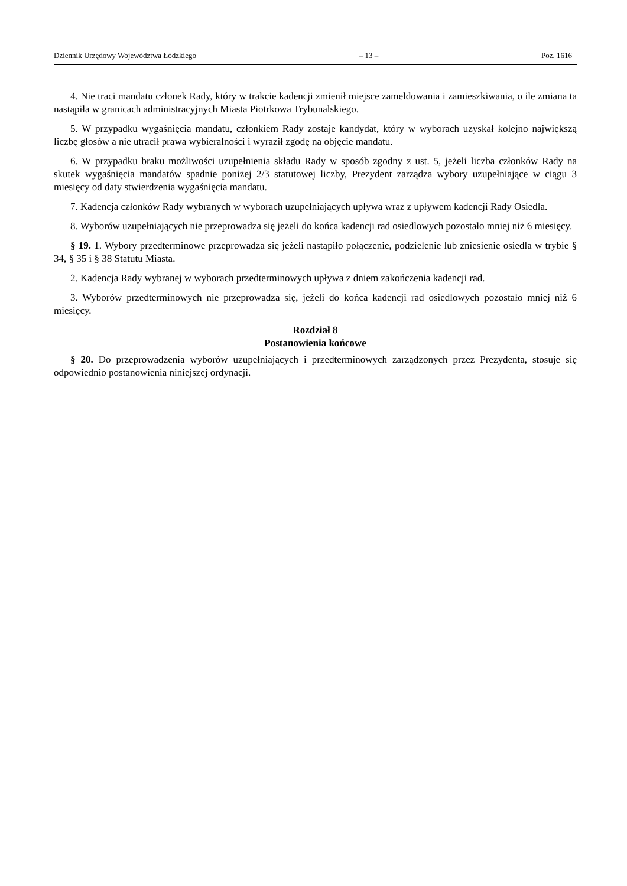Dziennik Urzędowy Województwa Łódzkiego – 13 – Poz. 1616
4. Nie traci mandatu członek Rady, który w trakcie kadencji zmienił miejsce zameldowania i zamieszkiwania, o ile zmiana ta nastąpiła w granicach administracyjnych Miasta Piotrkowa Trybunalskiego.
5. W przypadku wygaśnięcia mandatu, członkiem Rady zostaje kandydat, który w wyborach uzyskał kolejno największą liczbę głosów a nie utracił prawa wybieralności i wyraził zgodę na objęcie mandatu.
6. W przypadku braku możliwości uzupełnienia składu Rady w sposób zgodny z ust. 5, jeżeli liczba członków Rady na skutek wygaśnięcia mandatów spadnie poniżej 2/3 statutowej liczby, Prezydent zarządza wybory uzupełniające w ciągu 3 miesięcy od daty stwierdzenia wygaśnięcia mandatu.
7. Kadencja członków Rady wybranych w wyborach uzupełniających upływa wraz z upływem kadencji Rady Osiedla.
8. Wyborów uzupełniających nie przeprowadza się jeżeli do końca kadencji rad osiedlowych pozostało mniej niż 6 miesięcy.
§ 19. 1. Wybory przedterminowe przeprowadza się jeżeli nastąpiło połączenie, podzielenie lub zniesienie osiedla w trybie § 34, § 35 i § 38 Statutu Miasta.
2. Kadencja Rady wybranej w wyborach przedterminowych upływa z dniem zakończenia kadencji rad.
3. Wyborów przedterminowych nie przeprowadza się, jeżeli do końca kadencji rad osiedlowych pozostało mniej niż 6 miesięcy.
Rozdział 8
Postanowienia końcowe
§ 20. Do przeprowadzenia wyborów uzupełniających i przedterminowych zarządzonych przez Prezydenta, stosuje się odpowiednio postanowienia niniejszej ordynacji.